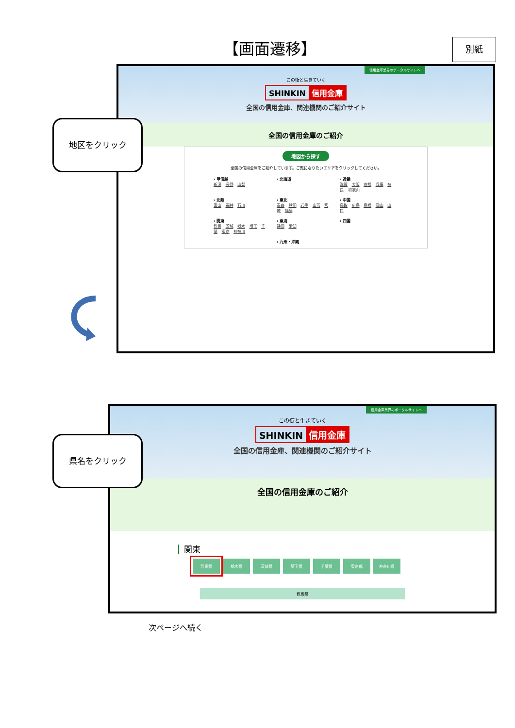【画面遷移】 別紙
信用金庫業界のポータルサイトへ
この街と生きていく
SHINKIN 信用金庫
全国の信用金庫、関連機関のご紹介サイト
全国の信用金庫のご紹介
地図から探す
全国の信用金庫をご紹介しています。ご覧になりたいエリアをクリックしてください。
› 甲信越
新潟 長野 山梨
› 北海道
› 近畿
滋賀 大阪 京都 兵庫 奈良 和歌山
› 北陸
富山 福井 石川
› 東北
青森 秋田 岩手 山形 宮城 福島
› 中国
鳥取 広島 島根 岡山 山口
› 関東
群馬 茨城 栃木 埼玉 千葉 東京 神奈川
› 東海
静岡 愛知
› 四国
› 九州・沖縄
地区をクリック
信用金庫業界のポータルサイトへ
この街と生きていく
SHINKIN 信用金庫
全国の信用金庫、関連機関のご紹介サイト
全国の信用金庫のご紹介
関東
群馬県 栃木県 茨城県 埼玉県 千葉県 東京都 神奈川県
群馬県
県名をクリック
次ページへ続く